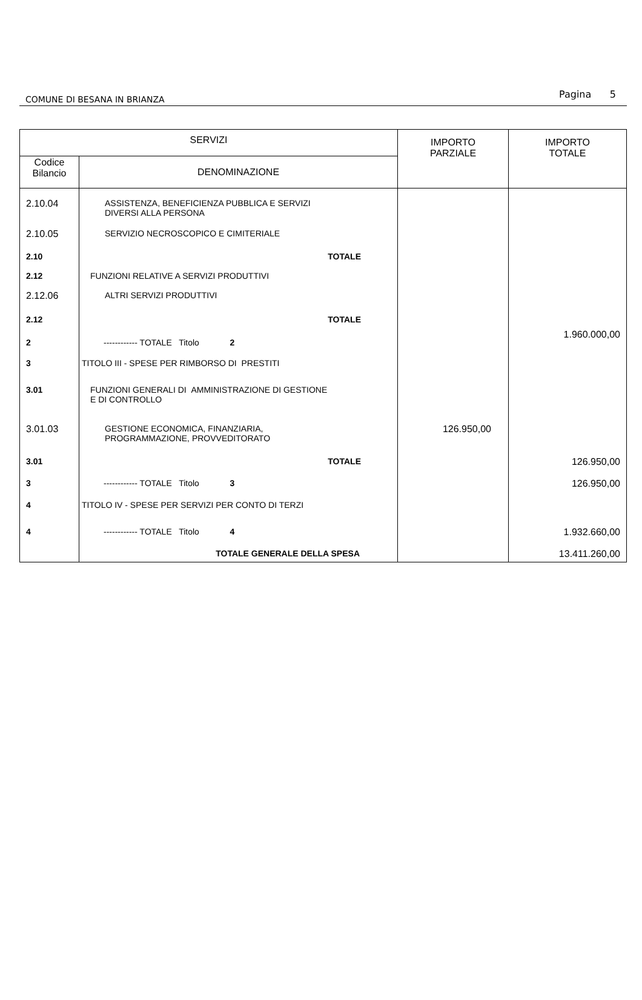COMUNE DI BESANA IN BRIANZA Pagina 5
| SERVIZI | | IMPORTO PARZIALE | IMPORTO TOTALE |
| --- | --- | --- | --- |
| Codice Bilancio | DENOMINAZIONE | | |
| 2.10.04 | ASSISTENZA, BENEFICIENZA PUBBLICA E SERVIZI DIVERSI ALLA PERSONA | | |
| 2.10.05 | SERVIZIO NECROSCOPICO E CIMITERIALE | | |
| 2.10 | TOTALE | | |
| 2.12 | FUNZIONI RELATIVE A SERVIZI PRODUTTIVI | | |
| 2.12.06 | ALTRI SERVIZI PRODUTTIVI | | |
| 2.12 | TOTALE | | |
| 2 | ------------ TOTALE Titolo 2 | | 1.960.000,00 |
| 3 | TITOLO III - SPESE PER RIMBORSO DI PRESTITI | | |
| 3.01 | FUNZIONI GENERALI DI AMMINISTRAZIONE DI GESTIONE E DI CONTROLLO | | |
| 3.01.03 | GESTIONE ECONOMICA, FINANZIARIA, PROGRAMMAZIONE, PROVVEDITORATO | 126.950,00 | |
| 3.01 | TOTALE | | 126.950,00 |
| 3 | ------------ TOTALE Titolo 3 | | 126.950,00 |
| 4 | TITOLO IV - SPESE PER SERVIZI PER CONTO DI TERZI | | |
| 4 | ------------ TOTALE Titolo 4 | | 1.932.660,00 |
| | TOTALE GENERALE DELLA SPESA | | 13.411.260,00 |